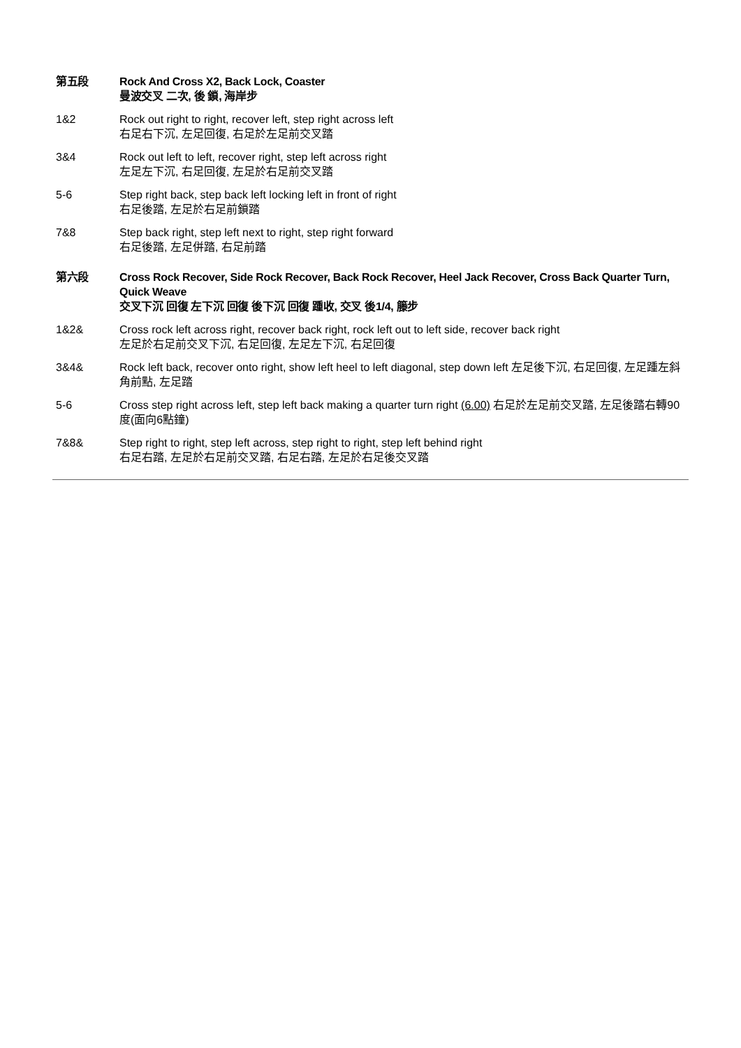第五段 Rock And Cross X2, Back Lock, Coaster
曼波交叉 二次, 後 鎖, 海岸步
1&2 Rock out right to right, recover left, step right across left
右足右下沉, 左足回復, 右足於左足前交叉踏
3&4 Rock out left to left, recover right, step left across right
左足左下沉, 右足回復, 左足於右足前交叉踏
5-6 Step right back, step back left locking left in front of right
右足後踏, 左足於右足前鎖踏
7&8 Step back right, step left next to right, step right forward
右足後踏, 左足併踏, 右足前踏
第六段 Cross Rock Recover, Side Rock Recover, Back Rock Recover, Heel Jack Recover, Cross Back Quarter Turn, Quick Weave
交叉下沉 回復 左下沉 回復 後下沉 回復 踵收, 交叉 後1/4, 籐步
1&2& Cross rock left across right, recover back right, rock left out to left side, recover back right
左足於右足前交叉下沉, 右足回復, 左足左下沉, 右足回復
3&4& Rock left back, recover onto right, show left heel to left diagonal, step down left 左足後下沉, 右足回復, 左足踵左斜角前點, 左足踏
5-6 Cross step right across left, step left back making a quarter turn right (6.00) 右足於左足前交叉踏, 左足後踏右轉90度(面向6點鐘)
7&8& Step right to right, step left across, step right to right, step left behind right
右足右踏, 左足於右足前交叉踏, 右足右踏, 左足於右足後交叉踏